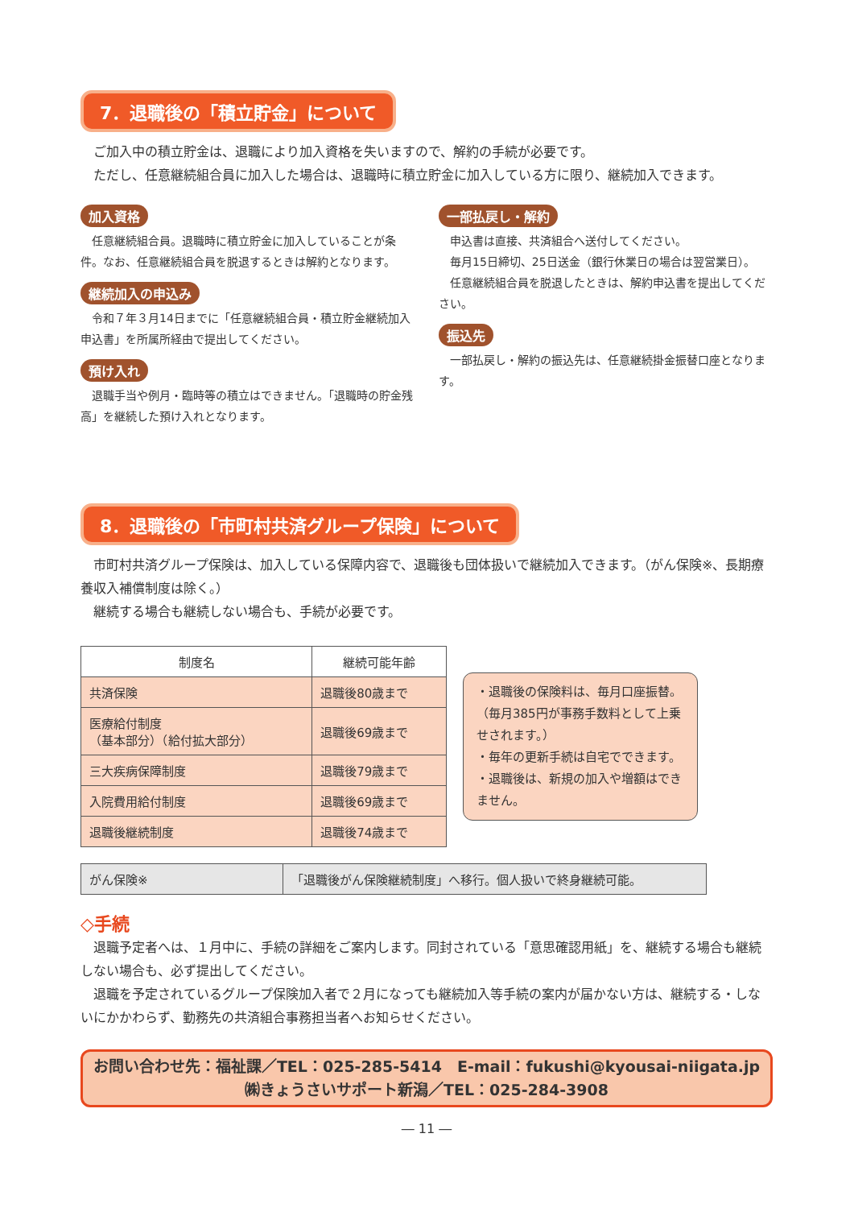7．退職後の「積立貯金」について
　ご加入中の積立貯金は、退職により加入資格を失いますので、解約の手続が必要です。
　ただし、任意継続組合員に加入した場合は、退職時に積立貯金に加入している方に限り、継続加入できます。
加入資格
　任意継続組合員。退職時に積立貯金に加入していることが条件。なお、任意継続組合員を脱退するときは解約となります。
継続加入の申込み
　令和７年３月14日までに「任意継続組合員・積立貯金継続加入申込書」を所属所経由で提出してください。
預け入れ
　退職手当や例月・臨時等の積立はできません。「退職時の貯金残高」を継続した預け入れとなります。
一部払戻し・解約
　申込書は直接、共済組合へ送付してください。
　毎月15日締切、25日送金（銀行休業日の場合は翌営業日）。
　任意継続組合員を脱退したときは、解約申込書を提出してください。
振込先
　一部払戻し・解約の振込先は、任意継続掛金振替口座となります。
8．退職後の「市町村共済グループ保険」について
　市町村共済グループ保険は、加入している保障内容で、退職後も団体扱いで継続加入できます。（がん保険※、長期療養収入補償制度は除く。）
　継続する場合も継続しない場合も、手続が必要です。
| 制度名 | 継続可能年齢 |
| --- | --- |
| 共済保険 | 退職後80歳まで |
| 医療給付制度 （基本部分）（給付拡大部分） | 退職後69歳まで |
| 三大疾病保障制度 | 退職後79歳まで |
| 入院費用給付制度 | 退職後69歳まで |
| 退職後継続制度 | 退職後74歳まで |
・退職後の保険料は、毎月口座振替。（毎月385円が事務手数料として上乗せされます。）
・毎年の更新手続は自宅でできます。
・退職後は、新規の加入や増額はできません。
| がん保険※ | 「退職後がん保険継続制度」へ移行。個人扱いで終身継続可能。 |
◇手続
　退職予定者へは、１月中に、手続の詳細をご案内します。同封されている「意思確認用紙」を、継続する場合も継続しない場合も、必ず提出してください。
　退職を予定されているグループ保険加入者で２月になっても継続加入等手続の案内が届かない方は、継続する・しないにかかわらず、勤務先の共済組合事務担当者へお知らせください。
お問い合わせ先：福祉課／TEL：025-285-5414　E-mail：fukushi@kyousai-niigata.jp
㈱きょうさいサポート新潟／TEL：025-284-3908
― 11 ―